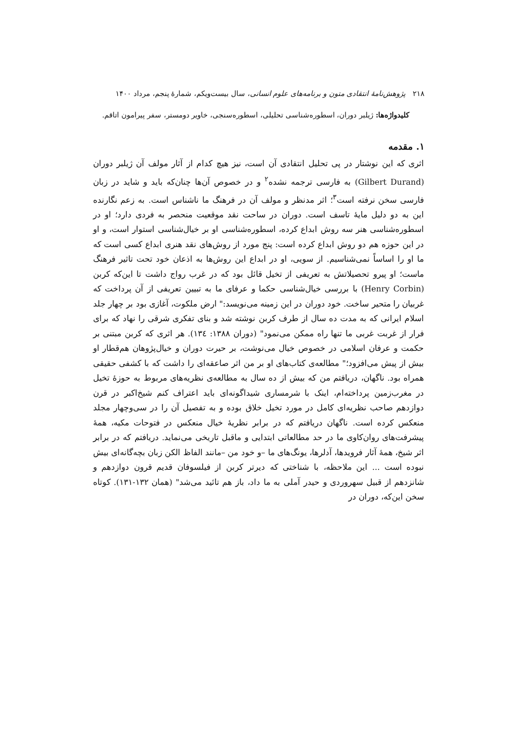۲۱۸ پژوهش‌نامهٔ انتقادی متون و برنامه‌های علوم انسانی، سال بیست‌ویکم، شمارهٔ پنجم، مرداد ۱۴۰۰
کلیدواژه‌ها: ژیلبر دوران، اسطوره‌شناسی تحلیلی، اسطوره‌سنجی، خاویر دومستر، سفر پیرامون اتاقم.
۱. مقدمه
اثری که این نوشتار در پی تحلیل انتقادی آن است، نیز هیچ کدام از آثار مولف آن ژیلبر دوران (Gilbert Durand) به فارسی ترجمه نشده<sup>۲</sup> و در خصوص آن‌ها چنان‌که باید و شاید در زبان فارسی سخن نرفته است<sup>۳</sup>؛ اثر مدنظر و مولف آن در فرهنگ ما ناشناس است. به زعم نگارنده این به دو دلیل مایهٔ تاسف است. دوران در ساحت نقد موقعیت منحصر به فردی دارد؛ او در اسطوره‌شناسی هنر سه روش ابداع کرده، اسطوره‌شناسی او بر خیال‌شناسی استوار است، و او در این حوزه هم دو روش ابداع کرده است: پنج مورد از روش‌های نقد هنری ابداع کسی است که ما او را اساساً نمی‌شناسیم. از سویی، او در ابداع این روش‌ها به اذعان خود تحت تاثیر فرهنگ ماست؛ او پیرو تحصیلاتش به تعریفی از تخیل قائل بود که در غرب رواج داشت تا این‌که کربن (Henry Corbin) با بررسی خیال‌شناسی حکما و عرفای ما به تبیین تعریفی از آن پرداخت که غربیان را متحیر ساخت. خود دوران در این زمینه می‌نویسد:" ارض ملکوت، آغازی بود بر چهار جلد اسلام ایرانی که به مدت ده سال از طرف کربن نوشته شد و بنای تفکری شرقی را نهاد که برای فرار از غربت غربی ما تنها راه ممکن می‌نمود" (دوران ۱۳۸۸: ۱۳٤). هر اثری که کربن مبتنی بر حکمت و عرفان اسلامی در خصوص خیال می‌نوشت، بر حیرت دوران و خیال‌پژوهان هم‌قطار او بیش از پیش می‌افزود؛" مطالعه‌ی کتاب‌های او بر من اثر صاعقه‌ای را داشت که با کشفی حقیقی همراه بود. ناگهان، دریافتم من که بیش از ده سال به مطالعه‌ی نظریه‌های مربوط به حوزهٔ تخیل در مغرب‌زمین پرداخته‌ام، اینک با شرمساری شیداگونه‌ای باید اعتراف کنم شیخ‌اکبر در قرن دوازدهم صاحب نظریه‌ای کامل در مورد تخیل خلاق بوده و به تفصیل آن را در سی‌وچهار مجلد منعکس کرده است. ناگهان دریافتم که در برابر نظریهٔ خیال منعکس در فتوحات مکیه، همهٔ پیشرفت‌های روان‌کاوی ما در حد مطالعاتی ابتدایی و ماقبل تاریخی می‌نماید. دریافتم که در برابر اثر شیخ، همهٔ آثار فرویدها، آدلرها، یونگ‌های ما –و خود من –مانند الفاظ الکن زبان بچه‌گانه‌ای بیش نبوده است ... این ملاحظه، با شناختی که دیرتر کربن از فیلسوفان قدیم قرون دوازدهم و شانزدهم از قبیل سهروردی و حیدر آملی به ما داد، باز هم تائید می‌شد" (همان ۱۳۲-۱۳۱). کوتاه سخن این‌که، دوران در